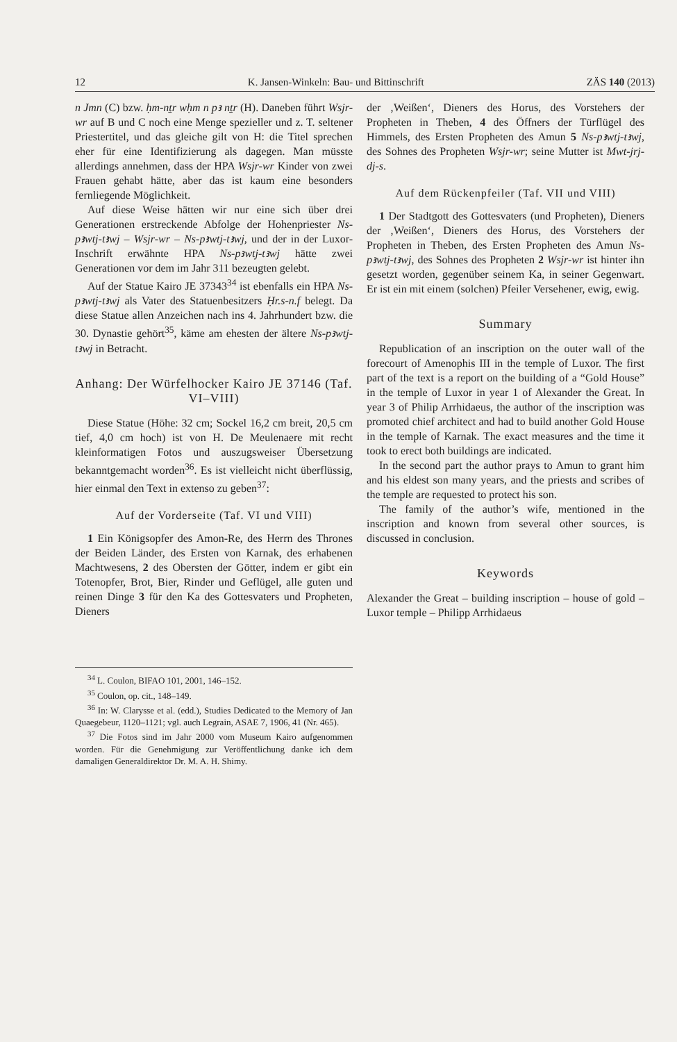12 K. Jansen-Winkeln: Bau- und Bittinschrift ZÄS 140 (2013)
n Jmn (C) bzw. ḥm-nṯr wḥm n pꜣ nṯr (H). Daneben führt Wsjr-wr auf B und C noch eine Menge spezieller und z. T. seltener Priestertitel, und das gleiche gilt von H: die Titel sprechen eher für eine Identifizierung als dagegen. Man müsste allerdings annehmen, dass der HPA Wsjr-wr Kinder von zwei Frauen gehabt hätte, aber das ist kaum eine besonders fernliegende Möglichkeit.
Auf diese Weise hätten wir nur eine sich über drei Generationen erstreckende Abfolge der Hohenpriester Ns-pꜣwtj-tꜣwj – Wsjr-wr – Ns-pꜣwtj-tꜣwj, und der in der Luxor-Inschrift erwähnte HPA Ns-pꜣwtj-tꜣwj hätte zwei Generationen vor dem im Jahr 311 bezeugten gelebt.
Auf der Statue Kairo JE 37343<sup>34</sup> ist ebenfalls ein HPA Ns-pꜣwtj-tꜣwj als Vater des Statuenbesitzers Ḥr.s-n.f belegt. Da diese Statue allen Anzeichen nach ins 4. Jahrhundert bzw. die 30. Dynastie gehört<sup>35</sup>, käme am ehesten der ältere Ns-pꜣwtj-tꜣwj in Betracht.
Anhang: Der Würfelhocker Kairo JE 37146 (Taf. VI–VIII)
Diese Statue (Höhe: 32 cm; Sockel 16,2 cm breit, 20,5 cm tief, 4,0 cm hoch) ist von H. De Meulenaere mit recht kleinformatigen Fotos und auszugsweiser Übersetzung bekanntgemacht worden<sup>36</sup>. Es ist vielleicht nicht überflüssig, hier einmal den Text in extenso zu geben<sup>37</sup>:
Auf der Vorderseite (Taf. VI und VIII)
1 Ein Königsopfer des Amon-Re, des Herrn des Thrones der Beiden Länder, des Ersten von Karnak, des erhabenen Machtwesens, 2 des Obersten der Götter, indem er gibt ein Totenopfer, Brot, Bier, Rinder und Geflügel, alle guten und reinen Dinge 3 für den Ka des Gottesvaters und Propheten, Dieners
<sup>34</sup> L. Coulon, BIFAO 101, 2001, 146–152.
<sup>35</sup> Coulon, op. cit., 148–149.
<sup>36</sup> In: W. Clarysse et al. (edd.), Studies Dedicated to the Memory of Jan Quaegebeur, 1120–1121; vgl. auch Legrain, ASAE 7, 1906, 41 (Nr. 465).
<sup>37</sup> Die Fotos sind im Jahr 2000 vom Museum Kairo aufgenommen worden. Für die Genehmigung zur Veröffentlichung danke ich dem damaligen Generaldirektor Dr. M. A. H. Shimy.
der ‚Weißen‘, Dieners des Horus, des Vorstehers der Propheten in Theben, 4 des Öffners der Türflügel des Himmels, des Ersten Propheten des Amun 5 Ns-pꜣwtj-tꜣwj, des Sohnes des Propheten Wsjr-wr; seine Mutter ist Mwt-jrj-dj-s.
Auf dem Rückenpfeiler (Taf. VII und VIII)
1 Der Stadtgott des Gottesvaters (und Propheten), Dieners der ‚Weißen‘, Dieners des Horus, des Vorstehers der Propheten in Theben, des Ersten Propheten des Amun Ns-pꜣwtj-tꜣwj, des Sohnes des Propheten 2 Wsjr-wr ist hinter ihn gesetzt worden, gegenüber seinem Ka, in seiner Gegenwart. Er ist ein mit einem (solchen) Pfeiler Versehener, ewig, ewig.
Summary
Republication of an inscription on the outer wall of the forecourt of Amenophis III in the temple of Luxor. The first part of the text is a report on the building of a “Gold House” in the temple of Luxor in year 1 of Alexander the Great. In year 3 of Philip Arrhidaeus, the author of the inscription was promoted chief architect and had to build another Gold House in the temple of Karnak. The exact measures and the time it took to erect both buildings are indicated.
In the second part the author prays to Amun to grant him and his eldest son many years, and the priests and scribes of the temple are requested to protect his son.
The family of the author’s wife, mentioned in the inscription and known from several other sources, is discussed in conclusion.
Keywords
Alexander the Great – building inscription – house of gold – Luxor temple – Philipp Arrhidaeus